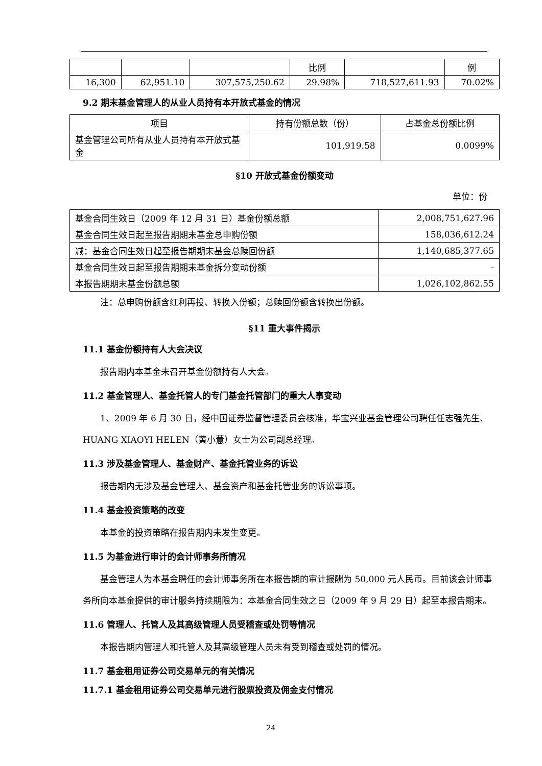| | | | 比例 | | 例 |
| 16,300 | 62,951.10 | 307,575,250.62 | 29.98% | 718,527,611.93 | 70.02% |
9.2 期末基金管理人的从业人员持有本开放式基金的情况
| 项目 | 持有份额总数（份） | 占基金总份额比例 |
| --- | --- | --- |
| 基金管理公司所有从业人员持有本开放式基金 | 101,919.58 | 0.0099% |
§10 开放式基金份额变动
单位：份
| 基金合同生效日（2009 年 12 月 31 日）基金份额总额 | 2,008,751,627.96 |
| 基金合同生效日起至报告期期末基金总申购份额 | 158,036,612.24 |
| 减：基金合同生效日起至报告期期末基金总赎回份额 | 1,140,685,377.65 |
| 基金合同生效日起至报告期期末基金拆分变动份额 | - |
| 本报告期期末基金份额总额 | 1,026,102,862.55 |
注：总申购份额含红利再投、转换入份额；总赎回份额含转换出份额。
§11 重大事件揭示
11.1 基金份额持有人大会决议
报告期内本基金未召开基金份额持有人大会。
11.2 基金管理人、基金托管人的专门基金托管部门的重大人事变动
1、2009 年 6 月 30 日，经中国证券监督管理委员会核准，华宝兴业基金管理公司聘任任志强先生、HUANG XIAOYI HELEN（黄小薏）女士为公司副总经理。
11.3 涉及基金管理人、基金财产、基金托管业务的诉讼
报告期内无涉及基金管理人、基金资产和基金托管业务的诉讼事项。
11.4 基金投资策略的改变
本基金的投资策略在报告期内未发生变更。
11.5 为基金进行审计的会计师事务所情况
基金管理人为本基金聘任的会计师事务所在本报告期的审计报酬为 50,000 元人民币。目前该会计师事务所向本基金提供的审计服务持续期限为：本基金合同生效之日（2009 年 9 月 29 日）起至本报告期末。
11.6 管理人、托管人及其高级管理人员受稽查或处罚等情况
本报告期内管理人和托管人及其高级管理人员未有受到稽查或处罚的情况。
11.7 基金租用证券公司交易单元的有关情况
11.7.1 基金租用证券公司交易单元进行股票投资及佣金支付情况
24